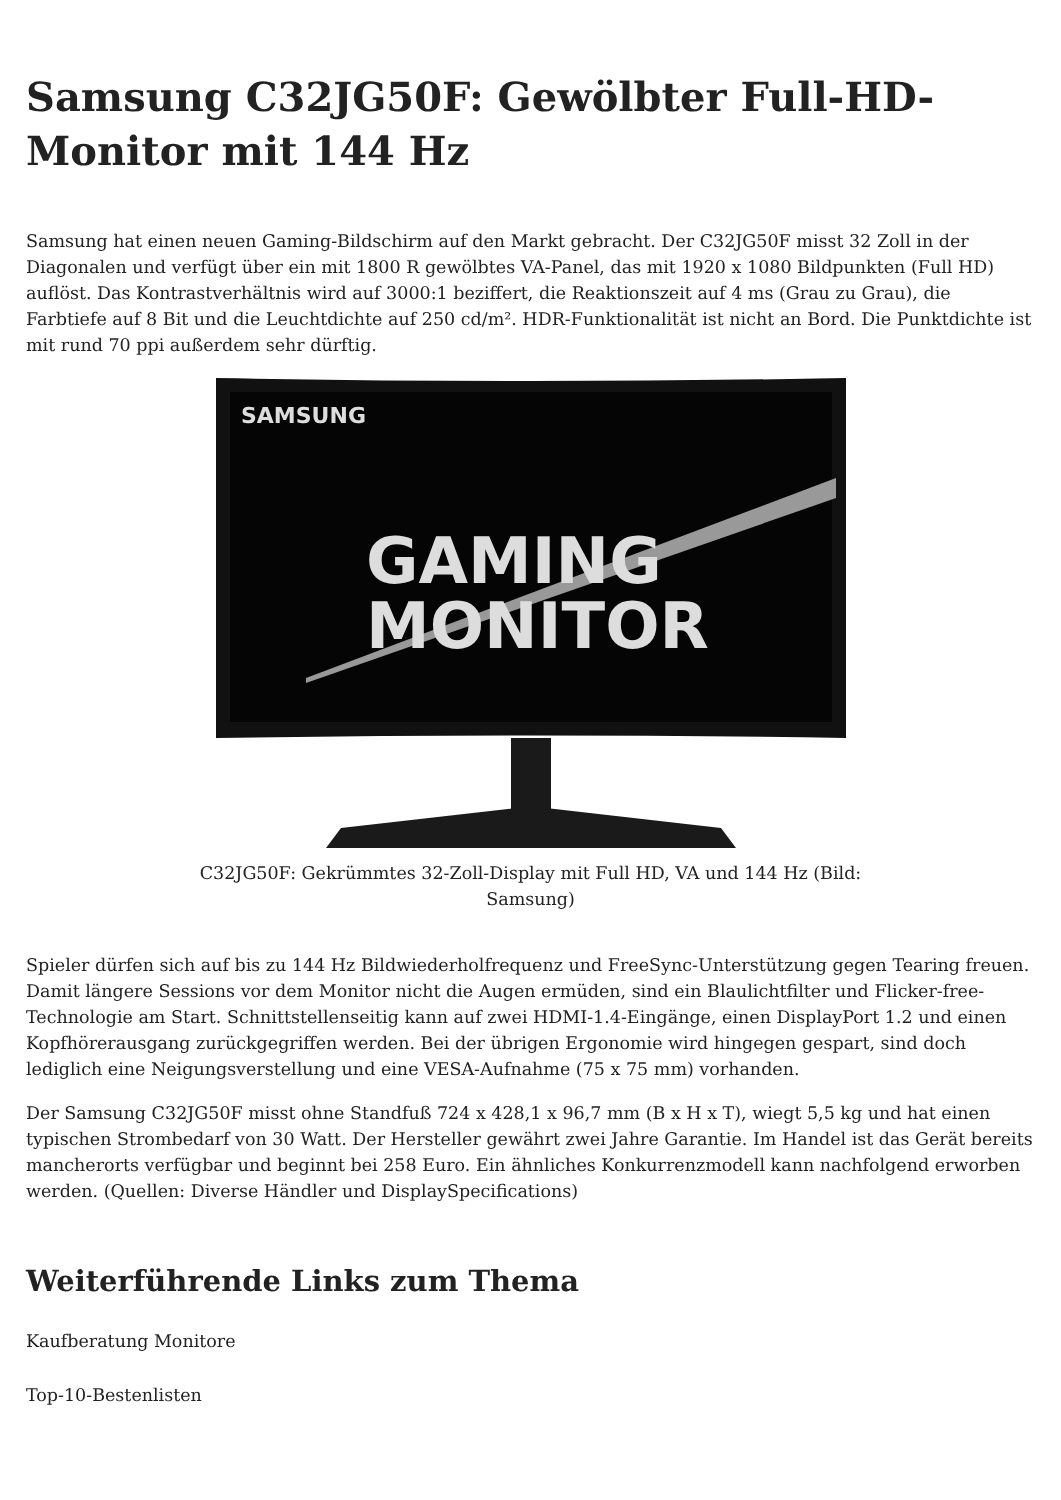Samsung C32JG50F: Gewölbter Full-HD-Monitor mit 144 Hz
Samsung hat einen neuen Gaming-Bildschirm auf den Markt gebracht. Der C32JG50F misst 32 Zoll in der Diagonalen und verfügt über ein mit 1800 R gewölbtes VA-Panel, das mit 1920 x 1080 Bildpunkten (Full HD) auflöst. Das Kontrastverhältnis wird auf 3000:1 beziffert, die Reaktionszeit auf 4 ms (Grau zu Grau), die Farbtiefe auf 8 Bit und die Leuchtdichte auf 250 cd/m². HDR-Funktionalität ist nicht an Bord. Die Punktdichte ist mit rund 70 ppi außerdem sehr dürftig.
SAMSUNG
GAMING
MONITOR
C32JG50F: Gekrümmtes 32-Zoll-Display mit Full HD, VA und 144 Hz (Bild: Samsung)
Spieler dürfen sich auf bis zu 144 Hz Bildwiederholfrequenz und FreeSync-Unterstützung gegen Tearing freuen. Damit längere Sessions vor dem Monitor nicht die Augen ermüden, sind ein Blaulichtfilter und Flicker-free-Technologie am Start. Schnittstellenseitig kann auf zwei HDMI-1.4-Eingänge, einen DisplayPort 1.2 und einen Kopfhörerausgang zurückgegriffen werden. Bei der übrigen Ergonomie wird hingegen gespart, sind doch lediglich eine Neigungsverstellung und eine VESA-Aufnahme (75 x 75 mm) vorhanden.
Der Samsung C32JG50F misst ohne Standfuß 724 x 428,1 x 96,7 mm (B x H x T), wiegt 5,5 kg und hat einen typischen Strombedarf von 30 Watt. Der Hersteller gewährt zwei Jahre Garantie. Im Handel ist das Gerät bereits mancherorts verfügbar und beginnt bei 258 Euro. Ein ähnliches Konkurrenzmodell kann nachfolgend erworben werden. (Quellen: Diverse Händler und DisplaySpecifications)
Weiterführende Links zum Thema
Kaufberatung Monitore
Top-10-Bestenlisten